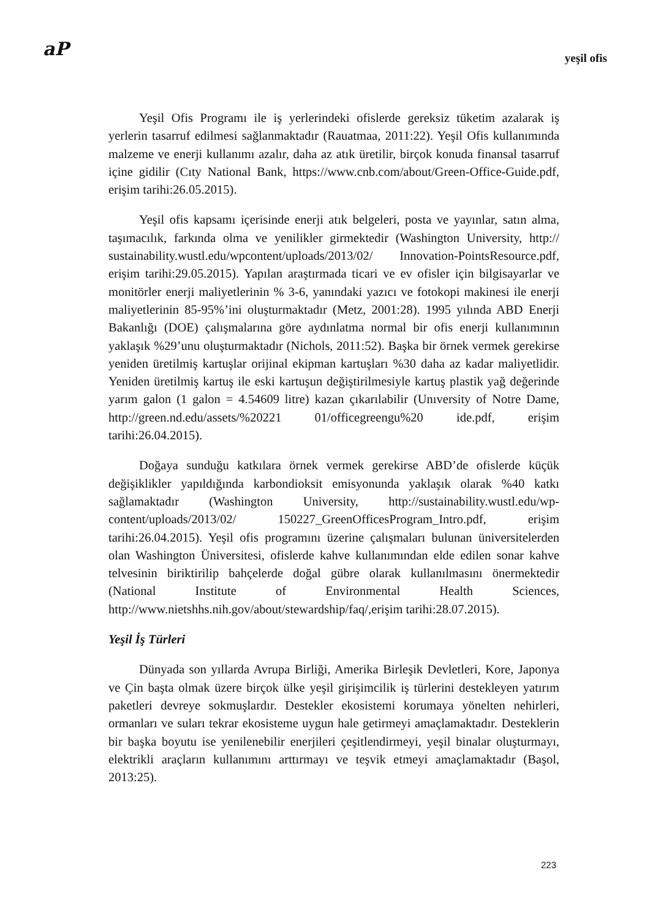aP
yeşil ofis
Yeşil Ofis Programı ile iş yerlerindeki ofislerde gereksiz tüketim azalarak iş yerlerin tasarruf edilmesi sağlanmaktadır (Rauatmaa, 2011:22). Yeşil Ofis kullanımında malzeme ve enerji kullanımı azalır, daha az atık üretilir, birçok konuda finansal tasarruf içine gidilir (Cıty National Bank, https://www.cnb.com/about/Green-Office-Guide.pdf, erişim tarihi:26.05.2015).
Yeşil ofis kapsamı içerisinde enerji atık belgeleri, posta ve yayınlar, satın alma, taşımacılık, farkında olma ve yenilikler girmektedir (Washington University, http:// sustainability.wustl.edu/wpcontent/uploads/2013/02/ Innovation-PointsResource.pdf, erişim tarihi:29.05.2015). Yapılan araştırmada ticari ve ev ofisler için bilgisayarlar ve monitörler enerji maliyetlerinin % 3-6, yanındaki yazıcı ve fotokopi makinesi ile enerji maliyetlerinin 85-95%’ini oluşturmaktadır (Metz, 2001:28). 1995 yılında ABD Enerji Bakanlığı (DOE) çalışmalarına göre aydınlatma normal bir ofis enerji kullanımının yaklaşık %29’unu oluşturmaktadır (Nichols, 2011:52). Başka bir örnek vermek gerekirse yeniden üretilmiş kartuşlar orijinal ekipman kartuşları %30 daha az kadar maliyetlidir. Yeniden üretilmiş kartuş ile eski kartuşun değiştirilmesiyle kartuş plastik yağ değerinde yarım galon (1 galon = 4.54609 litre) kazan çıkarılabilir (Unıversity of Notre Dame, http://green.nd.edu/assets/%20221 01/officegreengu%20 ide.pdf, erişim tarihi:26.04.2015).
Doğaya sunduğu katkılara örnek vermek gerekirse ABD’de ofislerde küçük değişiklikler yapıldığında karbondioksit emisyonunda yaklaşık olarak %40 katkı sağlamaktadır (Washington University, http://sustainability.wustl.edu/wp-content/uploads/2013/02/ 150227_GreenOfficesProgram_Intro.pdf, erişim tarihi:26.04.2015). Yeşil ofis programını üzerine çalışmaları bulunan üniversitelerden olan Washington Üniversitesi, ofislerde kahve kullanımından elde edilen sonar kahve telvesinin biriktirilip bahçelerde doğal gübre olarak kullanılmasını önermektedir (National Institute of Environmental Health Sciences, http://www.nietshhs.nih.gov/about/stewardship/faq/,erişim tarihi:28.07.2015).
Yeşil İş Türleri
Dünyada son yıllarda Avrupa Birliği, Amerika Birleşik Devletleri, Kore, Japonya ve Çin başta olmak üzere birçok ülke yeşil girişimcilik iş türlerini destekleyen yatırım paketleri devreye sokmuşlardır. Destekler ekosistemi korumaya yönelten nehirleri, ormanları ve suları tekrar ekosisteme uygun hale getirmeyi amaçlamaktadır. Desteklerin bir başka boyutu ise yenilenebilir enerjileri çeşitlendirmeyi, yeşil binalar oluşturmayı, elektrikli araçların kullanımını arttırmayı ve teşvik etmeyi amaçlamaktadır (Başol, 2013:25).
223